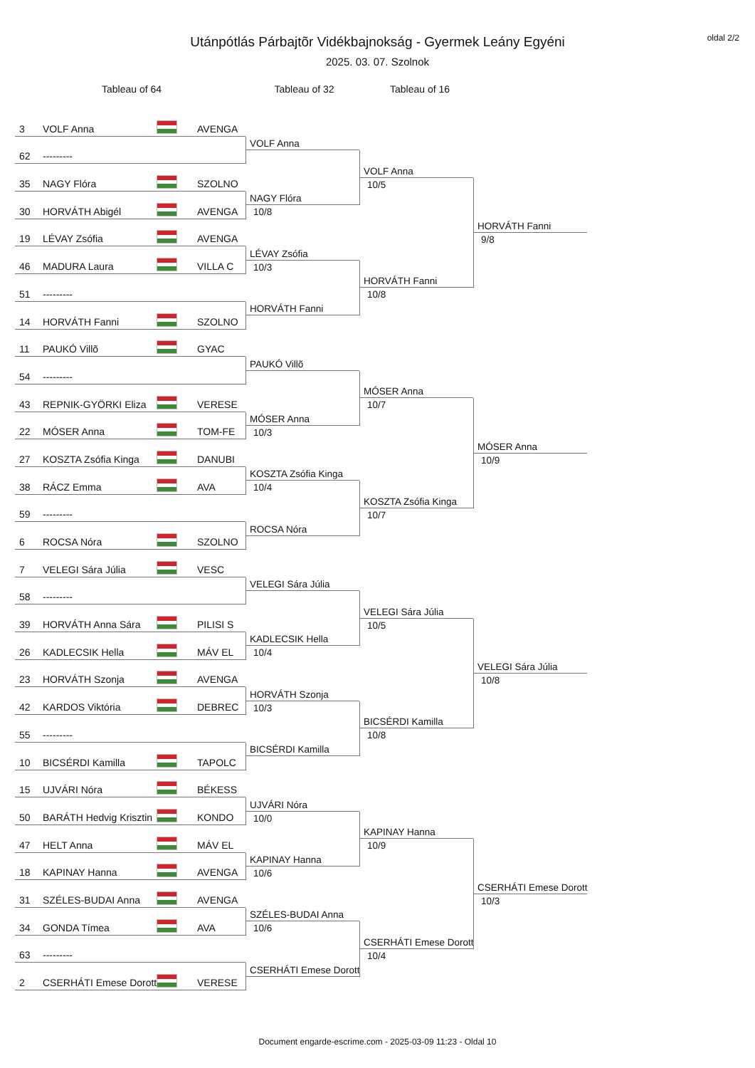oldal 2/2
Utánpótlás Párbajtõr Vidékbajnokság - Gyermek Leány Egyéni
2025. 03. 07. Szolnok
Tableau of 64 Tableau of 32 Tableau of 16
3 VOLF Anna AVENGA
62 ---------
35 NAGY Flóra SZOLNO
30 HORVÁTH Abigél AVENGA
19 LÉVAY Zsófia AVENGA
46 MADURA Laura VILLA C
51 ---------
14 HORVÁTH Fanni SZOLNO
11 PAUKÓ Villõ GYAC
54 ---------
43 REPNIK-GYÖRKI Eliza VERESE
22 MÓSER Anna TOM-FE
27 KOSZTA Zsófia Kinga DANUBI
38 RÁCZ Emma AVA
59 ---------
6 ROCSA Nóra SZOLNO
7 VELEGI Sára Júlia VESC
58 ---------
39 HORVÁTH Anna Sára PILISI S
26 KADLECSIK Hella MÁV EL
23 HORVÁTH Szonja AVENGA
42 KARDOS Viktória DEBREC
55 ---------
10 BICSÉRDI Kamilla TAPOLC
15 UJVÁRI Nóra BÉKESS
50 BARÁTH Hedvig Krisztin KONDO
47 HELT Anna MÁV EL
18 KAPINAY Hanna AVENGA
31 SZÉLES-BUDAI Anna AVENGA
34 GONDA Tímea AVA
63 ---------
2 CSERHÁTI Emese Dorott VERESE
VOLF Anna
NAGY Flóra
10/8
LÉVAY Zsófia
10/3
HORVÁTH Fanni
PAUKÓ Villõ
MÓSER Anna
10/3
KOSZTA Zsófia Kinga
10/4
ROCSA Nóra
VELEGI Sára Júlia
KADLECSIK Hella
10/4
HORVÁTH Szonja
10/3
BICSÉRDI Kamilla
UJVÁRI Nóra
10/0
KAPINAY Hanna
10/6
SZÉLES-BUDAI Anna
10/6
CSERHÁTI Emese Dorott
VOLF Anna
10/5
HORVÁTH Fanni
10/8
MÓSER Anna
10/7
KOSZTA Zsófia Kinga
10/7
VELEGI Sára Júlia
10/5
BICSÉRDI Kamilla
10/8
KAPINAY Hanna
10/9
CSERHÁTI Emese Dorott
10/4
HORVÁTH Fanni
9/8
MÓSER Anna
10/9
VELEGI Sára Júlia
10/8
CSERHÁTI Emese Dorott
10/3
Document engarde-escrime.com - 2025-03-09 11:23 - Oldal 10